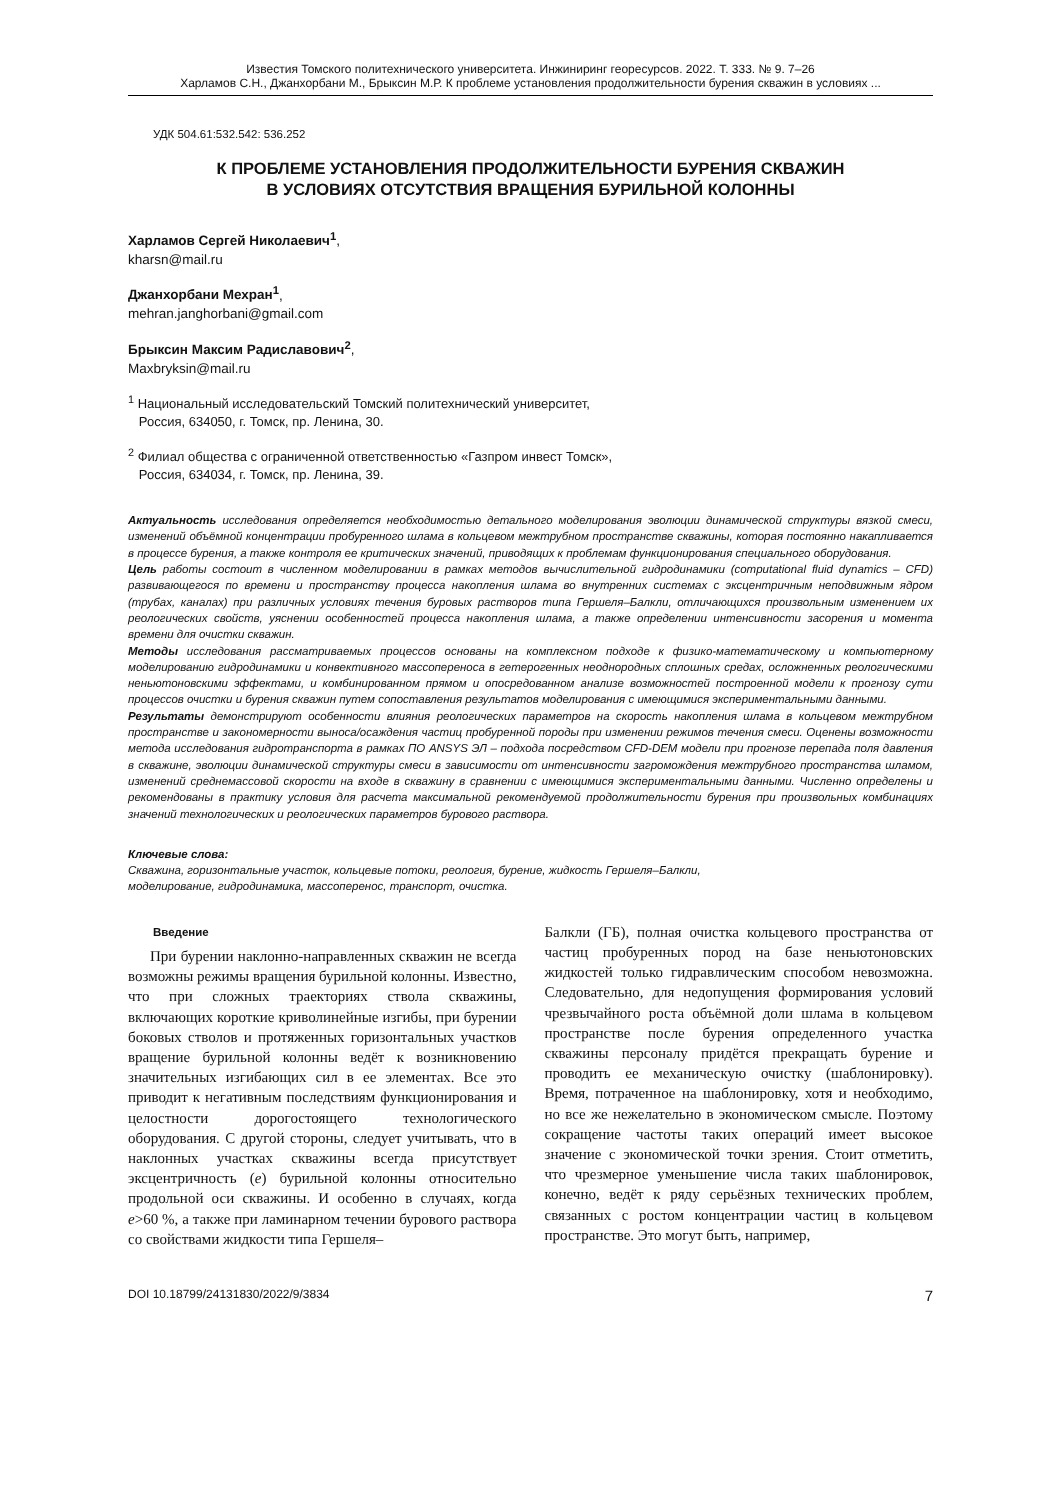Известия Томского политехнического университета. Инжиниринг георесурсов. 2022. Т. 333. № 9. 7–26
Харламов С.Н., Джанхорбани М., Брыксин М.Р. К проблеме установления продолжительности бурения скважин в условиях ...
УДК 504.61:532.542: 536.252
К ПРОБЛЕМЕ УСТАНОВЛЕНИЯ ПРОДОЛЖИТЕЛЬНОСТИ БУРЕНИЯ СКВАЖИН
В УСЛОВИЯХ ОТСУТСТВИЯ ВРАЩЕНИЯ БУРИЛЬНОЙ КОЛОННЫ
Харламов Сергей Николаевич<sup>1</sup>,
kharsn@mail.ru
Джанхорбани Мехран<sup>1</sup>,
mehran.janghorbani@gmail.com
Брыксин Максим Радиславович<sup>2</sup>,
Maxbryksin@mail.ru
<sup>1</sup> Национальный исследовательский Томский политехнический университет,
Россия, 634050, г. Томск, пр. Ленина, 30.
<sup>2</sup> Филиал общества с ограниченной ответственностью «Газпром инвест Томск»,
Россия, 634034, г. Томск, пр. Ленина, 39.
Актуальность исследования определяется необходимостью детального моделирования эволюции динамической структуры вязкой смеси, изменений объёмной концентрации пробуренного шлама в кольцевом межтрубном пространстве скважины, которая постоянно накапливается в процессе бурения, а также контроля ее критических значений, приводящих к проблемам функционирования специального оборудования.
Цель работы состоит в численном моделировании в рамках методов вычислительной гидродинамики (computational fluid dynamics – CFD) развивающегося по времени и пространству процесса накопления шлама во внутренних системах с эксцентричным неподвижным ядром (трубах, каналах) при различных условиях течения буровых растворов типа Гершеля–Балкли, отличающихся произвольным изменением их реологических свойств, уяснении особенностей процесса накопления шлама, а также определении интенсивности засорения и момента времени для очистки скважин.
Методы исследования рассматриваемых процессов основаны на комплексном подходе к физико-математическому и компьютерному моделированию гидродинамики и конвективного массопереноса в гетерогенных неоднородных сплошных средах, осложненных реологическими неньютоновскими эффектами, и комбинированном прямом и опосредованном анализе возможностей построенной модели к прогнозу сути процессов очистки и бурения скважин путем сопоставления результатов моделирования с имеющимися экспериментальными данными.
Результаты демонстрируют особенности влияния реологических параметров на скорость накопления шлама в кольцевом межтрубном пространстве и закономерности выноса/осаждения частиц пробуренной породы при изменении режимов течения смеси. Оценены возможности метода исследования гидротранспорта в рамках ПО ANSYS ЭЛ – подхода посредством CFD-DEM модели при прогнозе перепада поля давления в скважине, эволюции динамической структуры смеси в зависимости от интенсивности загромождения межтрубного пространства шламом, изменений среднемассовой скорости на входе в скважину в сравнении с имеющимися экспериментальными данными. Численно определены и рекомендованы в практику условия для расчета максимальной рекомендуемой продолжительности бурения при произвольных комбинациях значений технологических и реологических параметров бурового раствора.
Ключевые слова:
Скважина, горизонтальные участок, кольцевые потоки, реология, бурение, жидкость Гершеля–Балкли,
моделирование, гидродинамика, массоперенос, транспорт, очистка.
Введение
При бурении наклонно-направленных скважин не всегда возможны режимы вращения бурильной колонны. Известно, что при сложных траекториях ствола скважины, включающих короткие криволинейные изгибы, при бурении боковых стволов и протяженных горизонтальных участков вращение бурильной колонны ведёт к возникновению значительных изгибающих сил в ее элементах. Все это приводит к негативным последствиям функционирования и целостности дорогостоящего технологического оборудования. С другой стороны, следует учитывать, что в наклонных участках скважины всегда присутствует эксцентричность (e) бурильной колонны относительно продольной оси скважины. И особенно в случаях, когда e>60 %, а также при ламинарном течении бурового раствора со свойствами жидкости типа Гершеля–
Балкли (ГБ), полная очистка кольцевого пространства от частиц пробуренных пород на базе неньютоновских жидкостей только гидравлическим способом невозможна. Следовательно, для недопущения формирования условий чрезвычайного роста объёмной доли шлама в кольцевом пространстве после бурения определенного участка скважины персоналу придётся прекращать бурение и проводить ее механическую очистку (шаблонировку). Время, потраченное на шаблонировку, хотя и необходимо, но все же нежелательно в экономическом смысле. Поэтому сокращение частоты таких операций имеет высокое значение с экономической точки зрения. Стоит отметить, что чрезмерное уменьшение числа таких шаблонировок, конечно, ведёт к ряду серьёзных технических проблем, связанных с ростом концентрации частиц в кольцевом пространстве. Это могут быть, например,
DOI 10.18799/24131830/2022/9/3834 7